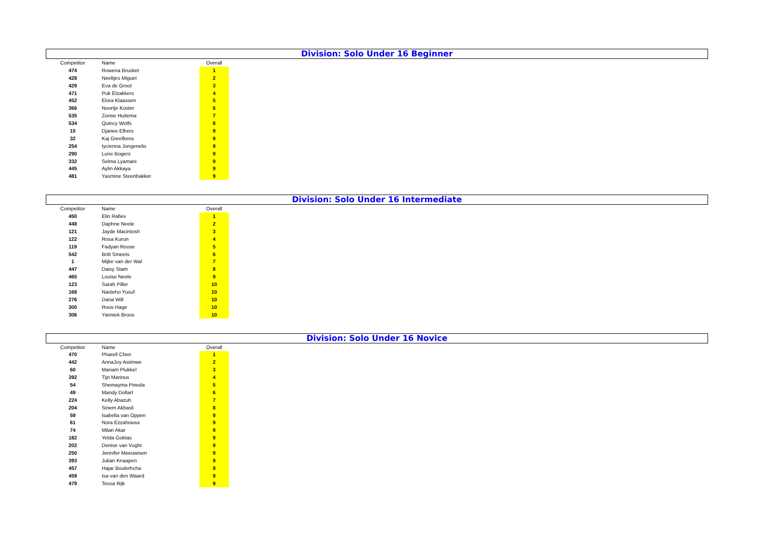Division: Solo Under 16 Beginner
| Competitor | Name | Overall |
| --- | --- | --- |
| 474 | Rowena Brusket | 1 |
| 428 | Neeltjes Miguel | 2 |
| 429 | Eva de Groot | 3 |
| 471 | Puk Elzakkers | 4 |
| 452 | Elora Klaassen | 5 |
| 366 | Noortje Koster | 6 |
| 535 | Zonne Huitema | 7 |
| 534 | Quincy Wolfs | 8 |
| 15 | Djanee Elbers | 9 |
| 32 | Kaj Greefkens | 9 |
| 254 | Iycienna Jongenelis | 9 |
| 290 | Lune Bogers | 9 |
| 332 | Selma Lyamani | 9 |
| 445 | Aylin Akkaya | 9 |
| 481 | Yasmine Steenbakker | 9 |
Division: Solo Under 16 Intermediate
| Competitor | Name | Overall |
| --- | --- | --- |
| 450 | Elin Rafiev | 1 |
| 448 | Daphne Neele | 2 |
| 121 | Jayde Macintosh | 3 |
| 122 | Rosa Kurun | 4 |
| 119 | Fadyan Roose | 5 |
| 542 | Britt Smeets | 6 |
| 1 | Mijke van der Wal | 7 |
| 447 | Daisy Stam | 8 |
| 465 | Louise Neele | 9 |
| 123 | Sarah Piller | 10 |
| 168 | Nasteho Yusuf | 10 |
| 276 | Dana Will | 10 |
| 300 | Roos Hage | 10 |
| 306 | Yanniek Broos | 10 |
Division: Solo Under 16 Novice
| Competitor | Name | Overall |
| --- | --- | --- |
| 470 | Pharell Chen | 1 |
| 442 | AnnaJoy Asiimwe | 2 |
| 60 | Mariam Plukkel | 3 |
| 392 | Tijn Marinus | 4 |
| 54 | Shemayma Pineda | 5 |
| 49 | Mandy Dollart | 6 |
| 224 | Kelly Abazuh | 7 |
| 204 | Sinem Akbasli | 8 |
| 59 | Isabella van Oppen | 9 |
| 61 | Nora Ezzahraoui | 9 |
| 74 | Milan Akar | 9 |
| 182 | Yelda Goktas | 9 |
| 202 | Denise van Vught | 9 |
| 250 | Jennifer Meeuwisen | 9 |
| 393 | Julian Knaapen | 9 |
| 457 | Hajar Boulerhcha | 9 |
| 459 | Isa van den Waard | 9 |
| 479 | Tessa Rijk | 9 |